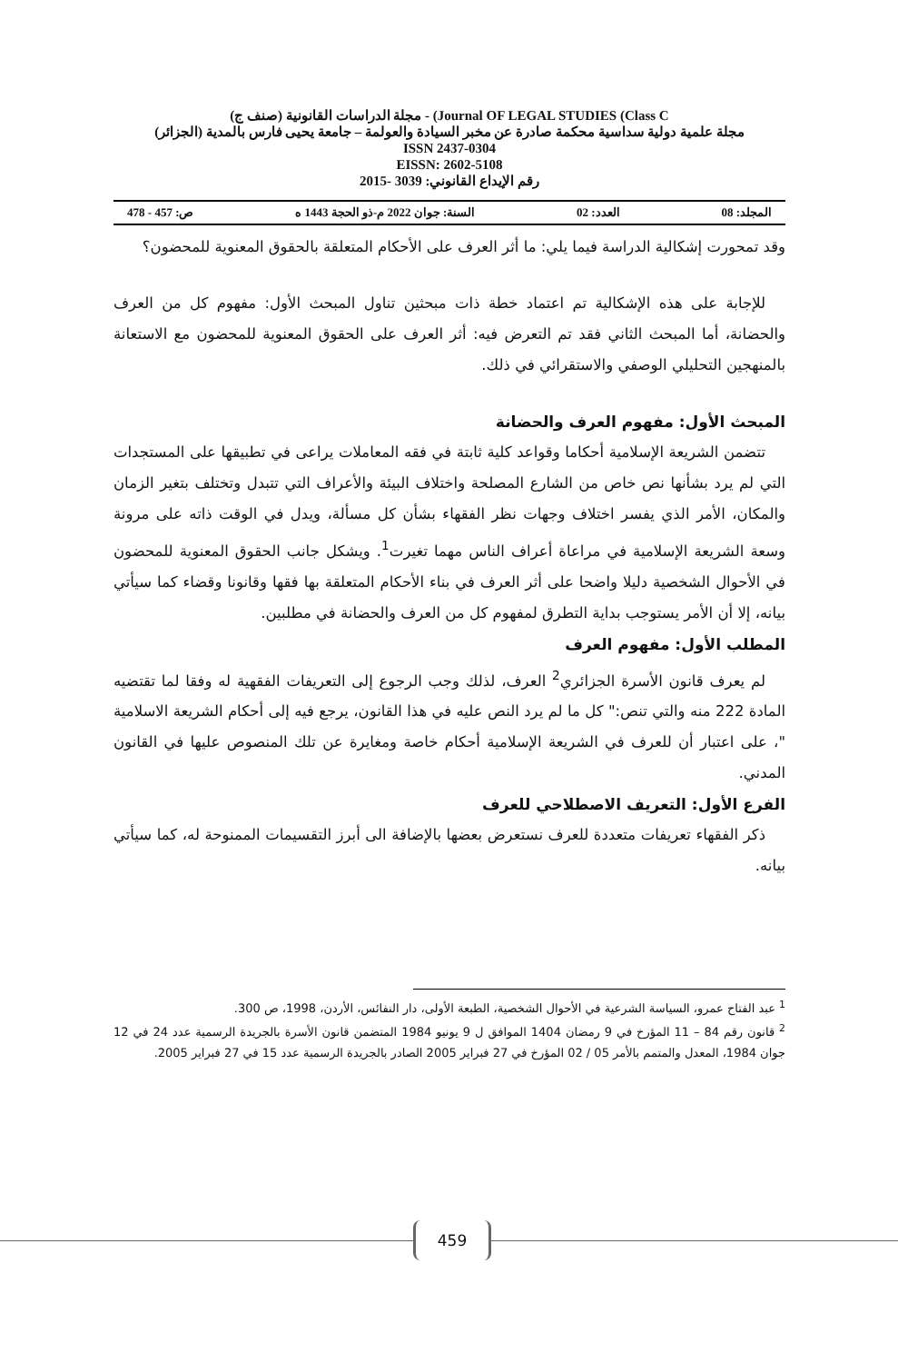مجلة الدراسات القانونية (صنف ج) - (Journal OF LEGAL STUDIES (Class C
مجلة علمية دولية سداسية محكمة صادرة عن مخبر السيادة والعولمة – جامعة يحيى فارس بالمدية (الجزائر)
ISSN 2437-0304
EISSN: 2602-5108
رقم الإيداع القانوني: 3039 -2015
المجلد: 08 العدد: 02 السنة: جوان 2022 م-ذو الحجة 1443 ه ص: 457 - 478
وقد تمحورت إشكالية الدراسة فيما يلي: ما أثر العرف على الأحكام المتعلقة بالحقوق المعنوية للمحضون؟
للإجابة على هذه الإشكالية تم اعتماد خطة ذات مبحثين تناول المبحث الأول: مفهوم كل من العرف والحضانة، أما المبحث الثاني فقد تم التعرض فيه: أثر العرف على الحقوق المعنوية للمحضون مع الاستعانة بالمنهجين التحليلي الوصفي والاستقرائي في ذلك.
المبحث الأول: مفهوم العرف والحضانة
تتضمن الشريعة الإسلامية أحكاما وقواعد كلية ثابتة في فقه المعاملات يراعى في تطبيقها على المستجدات التي لم يرد بشأنها نص خاص من الشارع المصلحة واختلاف البيئة والأعراف التي تتبدل وتختلف بتغير الزمان والمكان، الأمر الذي يفسر اختلاف وجهات نظر الفقهاء بشأن كل مسألة، ويدل في الوقت ذاته على مرونة وسعة الشريعة الإسلامية في مراعاة أعراف الناس مهما تغيرت<sup>1</sup>. ويشكل جانب الحقوق المعنوية للمحضون في الأحوال الشخصية دليلا واضحا على أثر العرف في بناء الأحكام المتعلقة بها فقها وقانونا وقضاء كما سيأتي بيانه، إلا أن الأمر يستوجب بداية التطرق لمفهوم كل من العرف والحضانة في مطلبين.
المطلب الأول: مفهوم العرف
لم يعرف قانون الأسرة الجزائري<sup>2</sup> العرف، لذلك وجب الرجوع إلى التعريفات الفقهية له وفقا لما تقتضيه المادة 222 منه والتي تنص:" كل ما لم يرد النص عليه في هذا القانون، يرجع فيه إلى أحكام الشريعة الاسلامية "، على اعتبار أن للعرف في الشريعة الإسلامية أحكام خاصة ومغايرة عن تلك المنصوص عليها في القانون المدني.
الفرع الأول: التعريف الاصطلاحي للعرف
ذكر الفقهاء تعريفات متعددة للعرف نستعرض بعضها بالإضافة الى أبرز التقسيمات الممنوحة له، كما سيأتي بيانه.
<sup>1</sup> عبد الفتاح عمرو، السياسة الشرعية في الأحوال الشخصية، الطبعة الأولى، دار النفائس، الأردن، 1998، ص 300.
<sup>2</sup> قانون رقم 84 – 11 المؤرخ في 9 رمضان 1404 الموافق ل 9 يونيو 1984 المتضمن قانون الأسرة بالجريدة الرسمية عدد 24 في 12 جوان 1984، المعدل والمتمم بالأمر 05 / 02 المؤرخ في 27 فبراير 2005 الصادر بالجريدة الرسمية عدد 15 في 27 فبراير 2005.
459